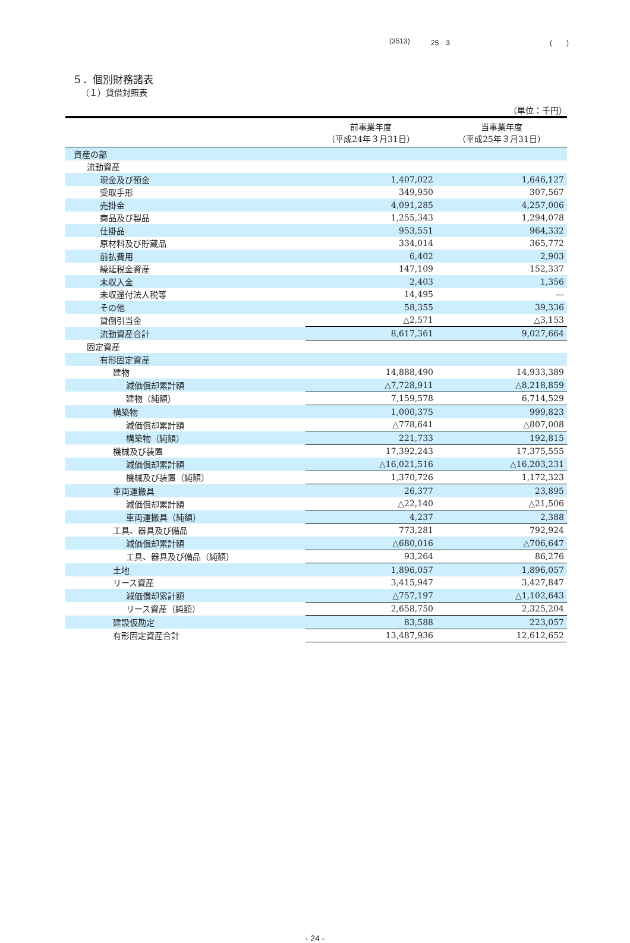(3513) 25　3 (　　)
５．個別財務諸表
（１）貸借対照表
（単位：千円）
| | 前事業年度 （平成24年３月31日） | 当事業年度 （平成25年３月31日） |
| --- | --- | --- |
| 資産の部 | | |
| 流動資産 | | |
| 現金及び預金 | 1,407,022 | 1,646,127 |
| 受取手形 | 349,950 | 307,567 |
| 売掛金 | 4,091,285 | 4,257,006 |
| 商品及び製品 | 1,255,343 | 1,294,078 |
| 仕掛品 | 953,551 | 964,332 |
| 原材料及び貯蔵品 | 334,014 | 365,772 |
| 前払費用 | 6,402 | 2,903 |
| 繰延税金資産 | 147,109 | 152,337 |
| 未収入金 | 2,403 | 1,356 |
| 未収還付法人税等 | 14,495 | — |
| その他 | 58,355 | 39,336 |
| 貸倒引当金 | △2,571 | △3,153 |
| 流動資産合計 | 8,617,361 | 9,027,664 |
| 固定資産 | | |
| 有形固定資産 | | |
| 建物 | 14,888,490 | 14,933,389 |
| 減価償却累計額 | △7,728,911 | △8,218,859 |
| 建物（純額） | 7,159,578 | 6,714,529 |
| 構築物 | 1,000,375 | 999,823 |
| 減価償却累計額 | △778,641 | △807,008 |
| 構築物（純額） | 221,733 | 192,815 |
| 機械及び装置 | 17,392,243 | 17,375,555 |
| 減価償却累計額 | △16,021,516 | △16,203,231 |
| 機械及び装置（純額） | 1,370,726 | 1,172,323 |
| 車両運搬具 | 26,377 | 23,895 |
| 減価償却累計額 | △22,140 | △21,506 |
| 車両運搬具（純額） | 4,237 | 2,388 |
| 工具、器具及び備品 | 773,281 | 792,924 |
| 減価償却累計額 | △680,016 | △706,647 |
| 工具、器具及び備品（純額） | 93,264 | 86,276 |
| 土地 | 1,896,057 | 1,896,057 |
| リース資産 | 3,415,947 | 3,427,847 |
| 減価償却累計額 | △757,197 | △1,102,643 |
| リース資産（純額） | 2,658,750 | 2,325,204 |
| 建設仮勘定 | 83,588 | 223,057 |
| 有形固定資産合計 | 13,487,936 | 12,612,652 |
- 24 -